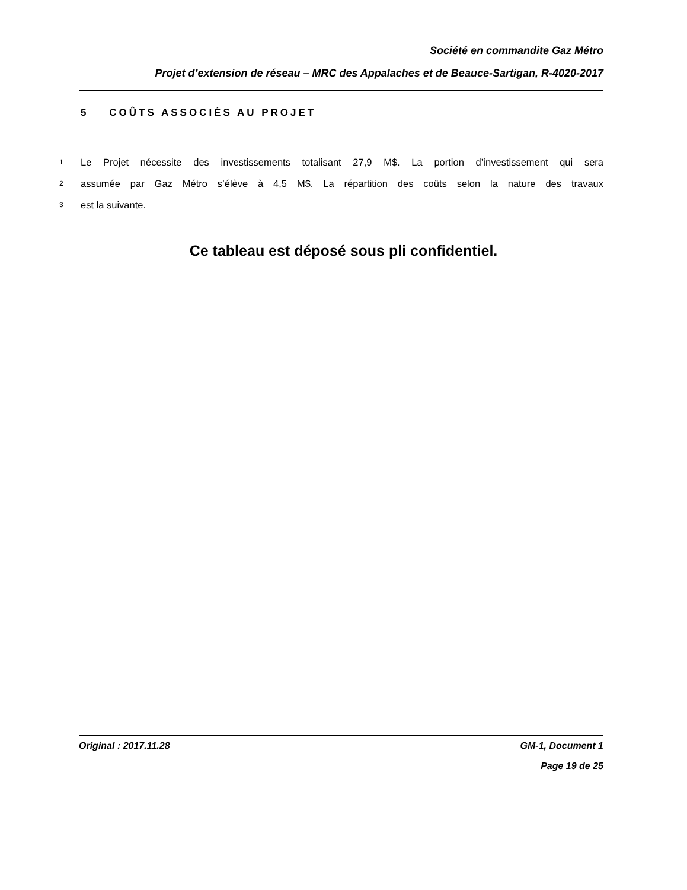Société en commandite Gaz Métro
Projet d’extension de réseau – MRC des Appalaches et de Beauce-Sartigan, R-4020-2017
5 COÛTS ASSOCIÉS AU PROJET
1 Le Projet nécessite des investissements totalisant 27,9 M$. La portion d’investissement qui sera
2 assumée par Gaz Métro s’élève à 4,5 M$. La répartition des coûts selon la nature des travaux
3 est la suivante.
Ce tableau est déposé sous pli confidentiel.
Original : 2017.11.28 GM-1, Document 1
Page 19 de 25